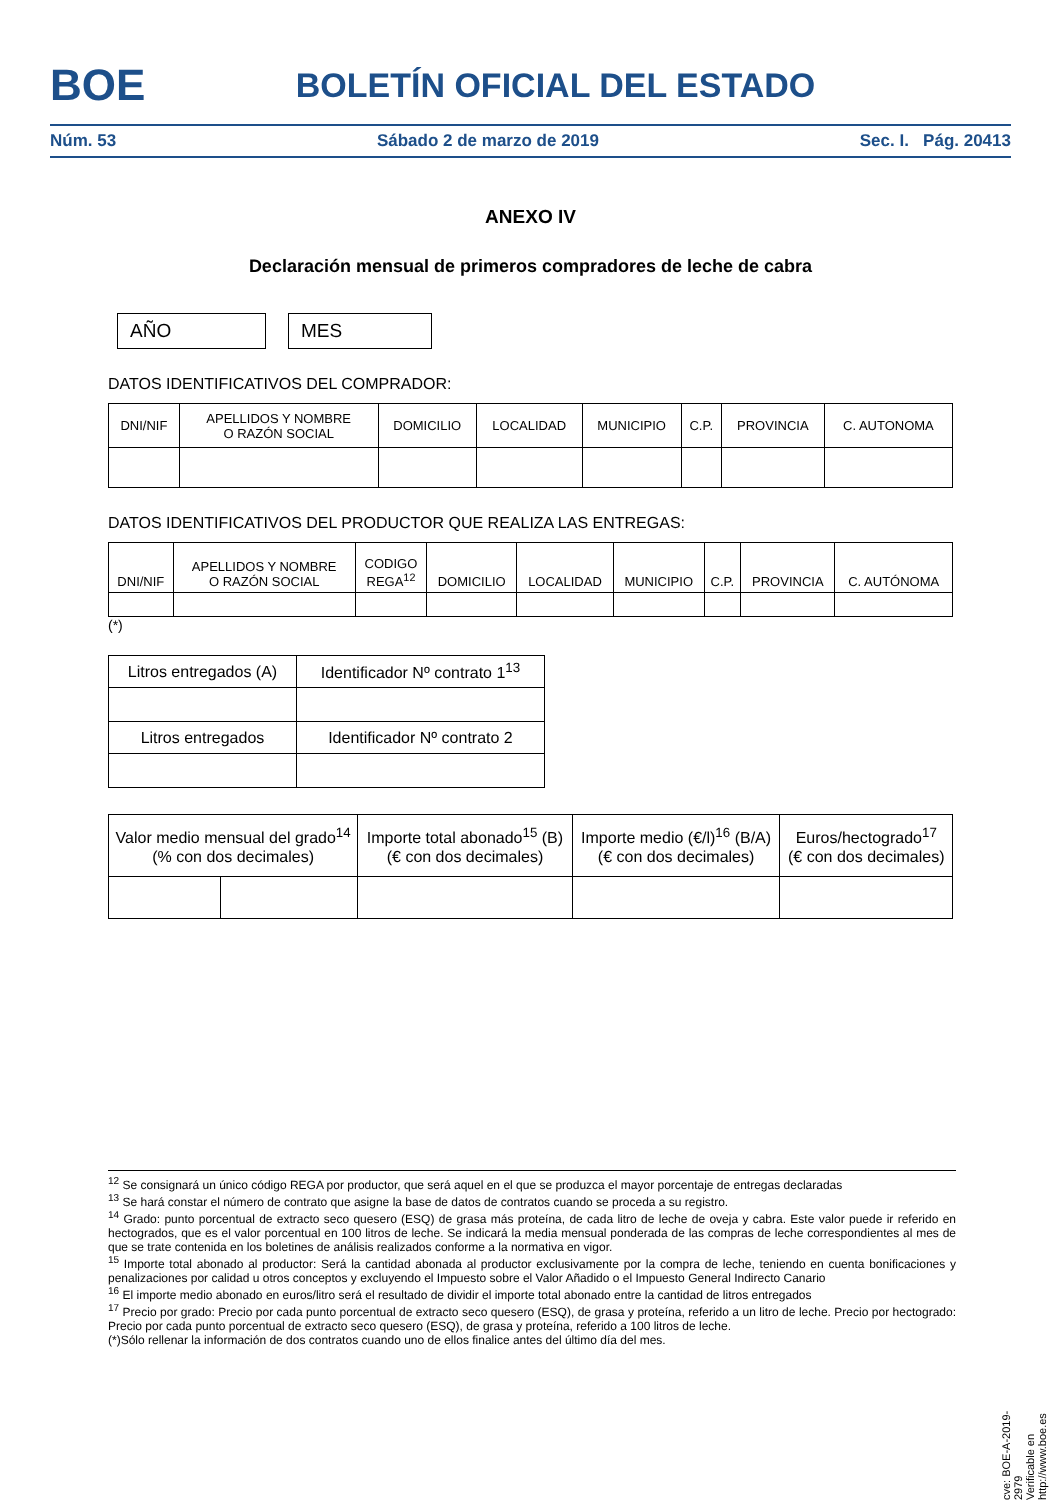BOE
BOLETÍN OFICIAL DEL ESTADO
Núm. 53 Sábado 2 de marzo de 2019 Sec. I. Pág. 20413
ANEXO IV
Declaración mensual de primeros compradores de leche de cabra
AÑO MES
DATOS IDENTIFICATIVOS DEL COMPRADOR:
| DNI/NIF | APELLIDOS Y NOMBRE O RAZÓN SOCIAL | DOMICILIO | LOCALIDAD | MUNICIPIO | C.P. | PROVINCIA | C. AUTONOMA |
| --- | --- | --- | --- | --- | --- | --- | --- |
DATOS IDENTIFICATIVOS DEL PRODUCTOR QUE REALIZA LAS ENTREGAS:
| DNI/NIF | APELLIDOS Y NOMBRE O RAZÓN SOCIAL | CODIGO REGA<sup>12</sup> | DOMICILIO | LOCALIDAD | MUNICIPIO | C.P. | PROVINCIA | C. AUTÓNOMA |
| --- | --- | --- | --- | --- | --- | --- | --- | --- |
(*)
| Litros entregados (A) | Identificador Nº contrato 1<sup>13</sup> |
| Litros entregados | Identificador Nº contrato 2 |
| Valor medio mensual del grado<sup>14</sup> (% con dos decimales) | | Importe total abonado<sup>15</sup> (B) (€ con dos decimales) | Importe medio (€/l)<sup>16</sup> (B/A) (€ con dos decimales) | Euros/hectogrado<sup>17</sup> (€ con dos decimales) |
<sup>12</sup> Se consignará un único código REGA por productor, que será aquel en el que se produzca el mayor porcentaje de entregas declaradas
<sup>13</sup> Se hará constar el número de contrato que asigne la base de datos de contratos cuando se proceda a su registro.
<sup>14</sup> Grado: punto porcentual de extracto seco quesero (ESQ) de grasa más proteína, de cada litro de leche de oveja y cabra. Este valor puede ir referido en hectogrados, que es el valor porcentual en 100 litros de leche. Se indicará la media mensual ponderada de las compras de leche correspondientes al mes de que se trate contenida en los boletines de análisis realizados conforme a la normativa en vigor.
<sup>15</sup> Importe total abonado al productor: Será la cantidad abonada al productor exclusivamente por la compra de leche, teniendo en cuenta bonificaciones y penalizaciones por calidad u otros conceptos y excluyendo el Impuesto sobre el Valor Añadido o el Impuesto General Indirecto Canario
<sup>16</sup> El importe medio abonado en euros/litro será el resultado de dividir el importe total abonado entre la cantidad de litros entregados
<sup>17</sup> Precio por grado: Precio por cada punto porcentual de extracto seco quesero (ESQ), de grasa y proteína, referido a un litro de leche. Precio por hectogrado: Precio por cada punto porcentual de extracto seco quesero (ESQ), de grasa y proteína, referido a 100 litros de leche.
(*)Sólo rellenar la información de dos contratos cuando uno de ellos finalice antes del último día del mes.
cve: BOE-A-2019-2979
Verificable en http://www.boe.es